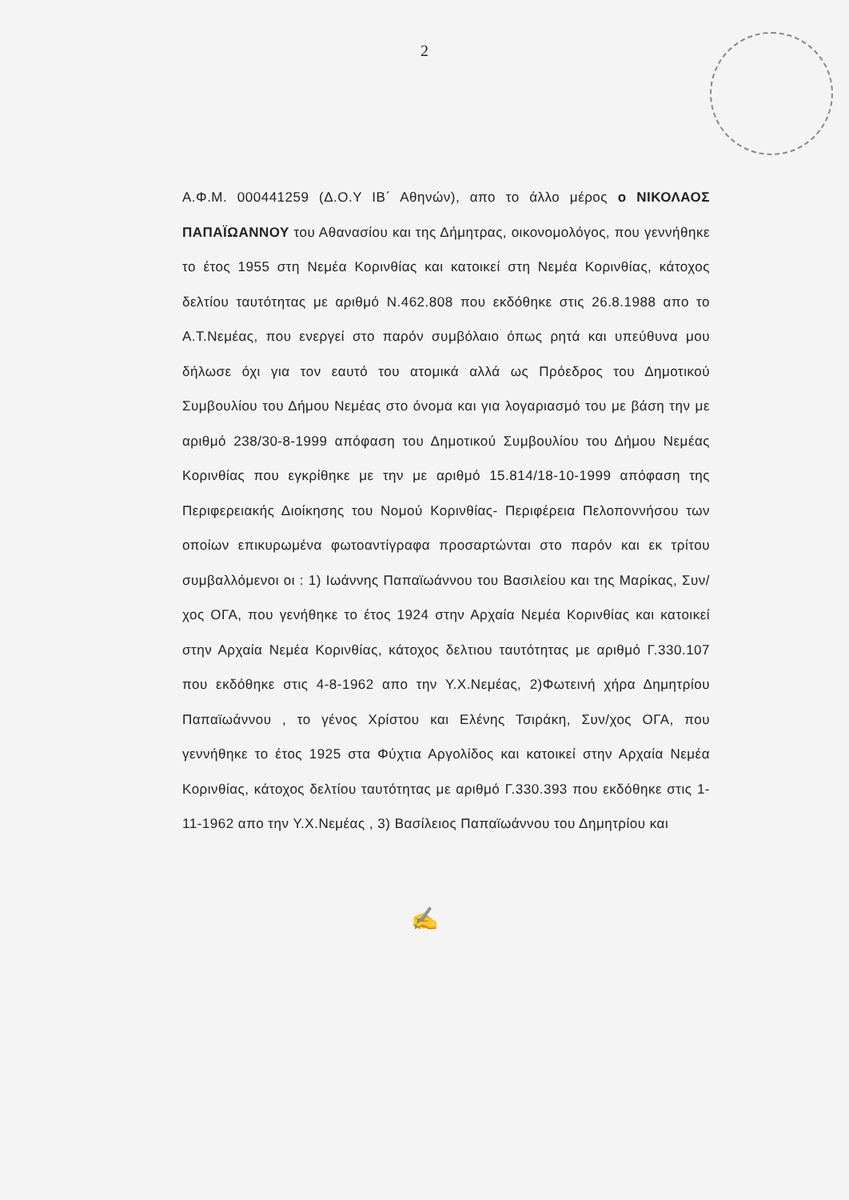2
Α.Φ.Μ. 000441259 (Δ.Ο.Υ ΙΒ΄ Αθηνών), απο το άλλο μέρος ο ΝΙΚΟΛΑΟΣ ΠΑΠΑΪΩΑΝΝΟΥ του Αθανασίου και της Δήμητρας, οικονομολόγος, που γεννήθηκε το έτος 1955 στη Νεμέα Κορινθίας και κατοικεί στη Νεμέα Κορινθίας, κάτοχος δελτίου ταυτότητας με αριθμό Ν.462.808 που εκδόθηκε στις 26.8.1988 απο το Α.Τ.Νεμέας, που ενεργεί στο παρόν συμβόλαιο όπως ρητά και υπεύθυνα μου δήλωσε όχι για τον εαυτό του ατομικά αλλά ως Πρόεδρος του Δημοτικού Συμβουλίου του Δήμου Νεμέας στο όνομα και για λογαριασμό του με βάση την με αριθμό 238/30-8-1999 απόφαση του Δημοτικού Συμβουλίου του Δήμου Νεμέας Κορινθίας που εγκρίθηκε με την με αριθμό 15.814/18-10-1999 απόφαση της Περιφερειακής Διοίκησης του Νομού Κορινθίας- Περιφέρεια Πελοποννήσου των οποίων επικυρωμένα φωτοαντίγραφα προσαρτώνται στο παρόν και εκ τρίτου συμβαλλόμενοι οι : 1) Ιωάννης Παπαϊωάννου του Βασιλείου και της Μαρίκας, Συν/χος ΟΓΑ, που γενήθηκε το έτος 1924 στην Αρχαία Νεμέα Κορινθίας και κατοικεί στην Αρχαία Νεμέα Κορινθίας, κάτοχος δελτιου ταυτότητας με αριθμό Γ.330.107 που εκδόθηκε στις 4-8-1962 απο την Υ.Χ.Νεμέας, 2)Φωτεινή χήρα Δημητρίου Παπαϊωάννου , το γένος Χρίστου και Ελένης Τσιράκη, Συν/χος ΟΓΑ, που γεννήθηκε το έτος 1925 στα Φύχτια Αργολίδος και κατοικεί στην Αρχαία Νεμέα Κορινθίας, κάτοχος δελτίου ταυτότητας με αριθμό Γ.330.393 που εκδόθηκε στις 1-11-1962 απο την Υ.Χ.Νεμέας , 3) Βασίλειος Παπαϊωάννου του Δημητρίου και
✍